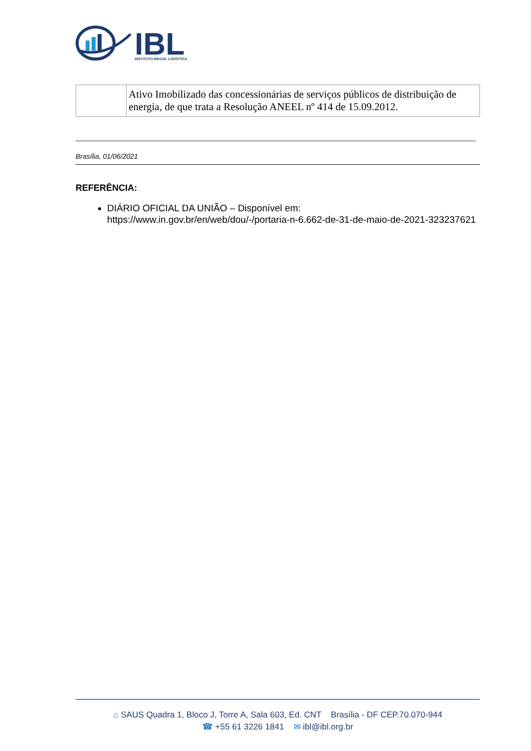IBL
INSTITUTO BRASIL LOGÍSTICA
| | Ativo Imobilizado das concessionárias de serviços públicos de distribuição de energia, de que trata a Resolução ANEEL nº 414 de 15.09.2012. |
Brasília, 01/06/2021
REFERÊNCIA:
DIÁRIO OFICIAL DA UNIÃO – Disponível em: https://www.in.gov.br/en/web/dou/-/portaria-n-6.662-de-31-de-maio-de-2021-323237621
⌂ SAUS Quadra 1, Bloco J, Torre A, Sala 603, Ed. CNT Brasília - DF CEP.70.070-944
☎ +55 61 3226 1841 ✉ ibl@ibl.org.br